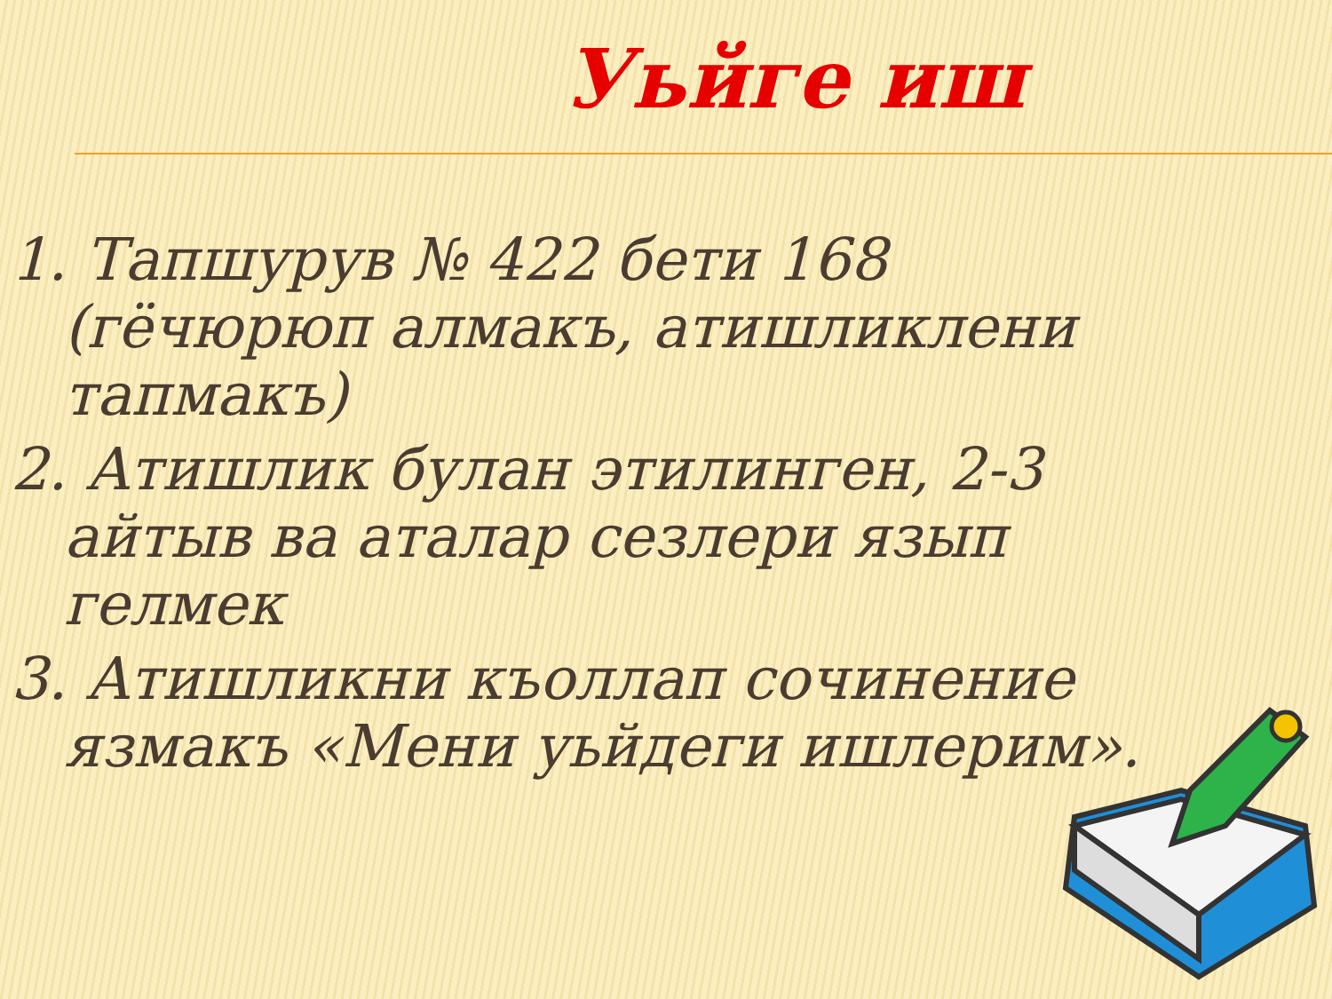Уьйге иш
1. Тапшурув № 422 бети 168 (гёчюрюп алмакъ, атишликлени тапмакъ)
2. Атишлик булан этилинген, 2-3 айтыв ва аталар сезлери язып гелмек
3. Атишликни къоллап сочинение язмакъ «Мени уьйдеги ишлерим».